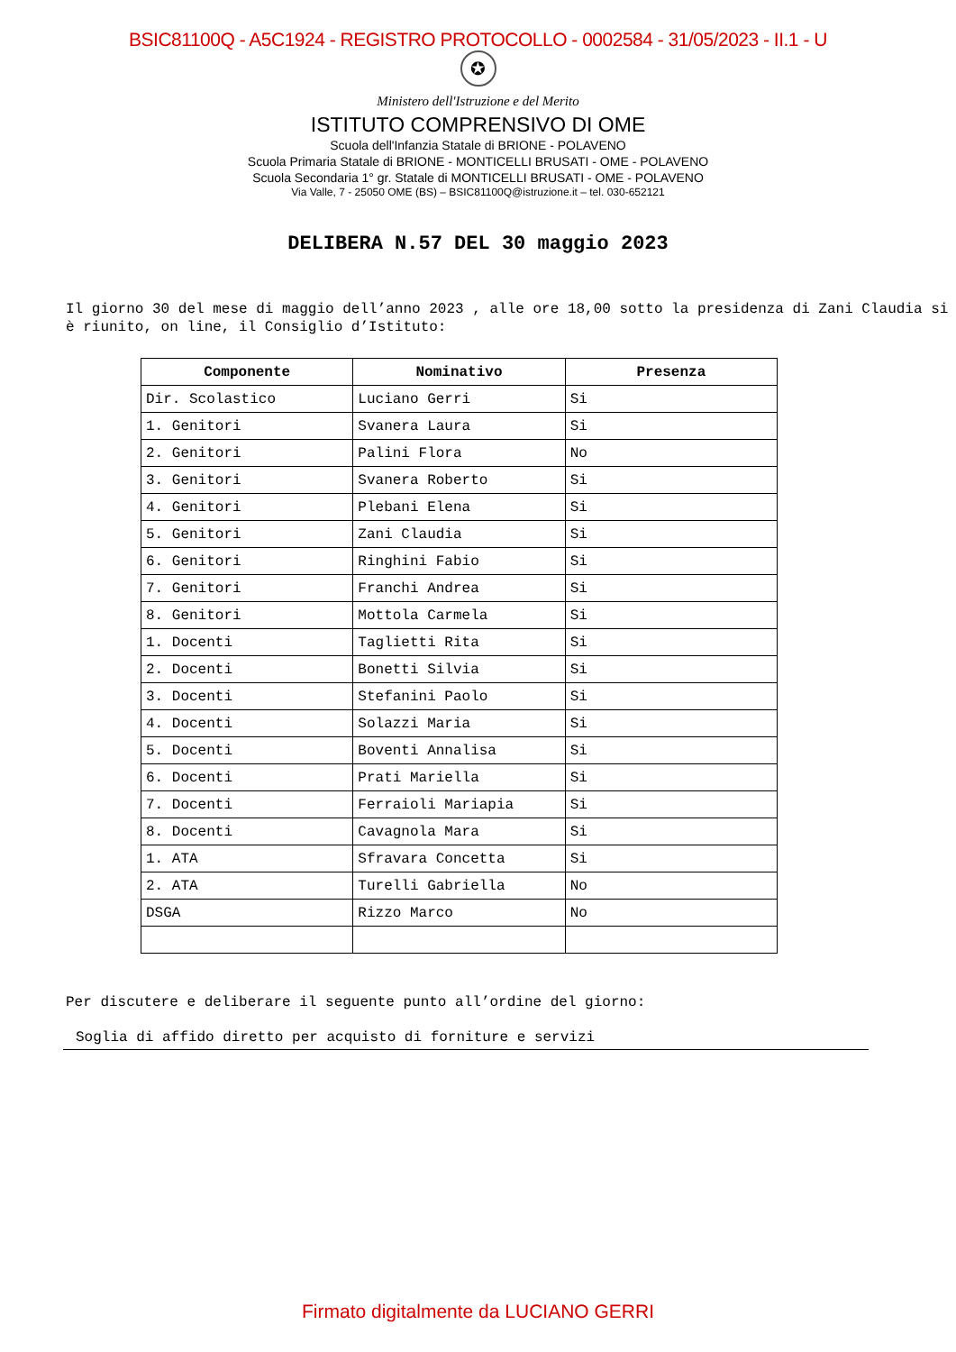BSIC81100Q - A5C1924 - REGISTRO PROTOCOLLO - 0002584 - 31/05/2023 - II.1 - U
✪
Ministero dell'Istruzione e del Merito
ISTITUTO COMPRENSIVO DI OME
Scuola dell'Infanzia Statale di BRIONE - POLAVENO
Scuola Primaria Statale di BRIONE - MONTICELLI BRUSATI - OME - POLAVENO
Scuola Secondaria 1° gr. Statale di MONTICELLI BRUSATI - OME - POLAVENO
Via Valle, 7 - 25050 OME (BS) – BSIC81100Q@istruzione.it – tel. 030-652121
DELIBERA N.57 DEL 30 maggio 2023
Il giorno 30 del mese di maggio dell’anno 2023 , alle ore 18,00 sotto la presidenza di Zani Claudia si è riunito, on line, il Consiglio d’Istituto:
| Componente | Nominativo | Presenza |
| --- | --- | --- |
| Dir. Scolastico | Luciano Gerri | Si |
| 1. Genitori | Svanera Laura | Si |
| 2. Genitori | Palini Flora | No |
| 3. Genitori | Svanera Roberto | Si |
| 4. Genitori | Plebani Elena | Si |
| 5. Genitori | Zani Claudia | Si |
| 6. Genitori | Ringhini Fabio | Si |
| 7. Genitori | Franchi Andrea | Si |
| 8. Genitori | Mottola Carmela | Si |
| 1. Docenti | Taglietti Rita | Si |
| 2. Docenti | Bonetti Silvia | Si |
| 3. Docenti | Stefanini Paolo | Si |
| 4. Docenti | Solazzi Maria | Si |
| 5. Docenti | Boventi Annalisa | Si |
| 6. Docenti | Prati Mariella | Si |
| 7. Docenti | Ferraioli Mariapia | Si |
| 8. Docenti | Cavagnola Mara | Si |
| 1. ATA | Sfravara Concetta | Si |
| 2. ATA | Turelli Gabriella | No |
| DSGA | Rizzo Marco | No |
Per discutere e deliberare il seguente punto all’ordine del giorno:
Soglia di affido diretto per acquisto di forniture e servizi
Firmato digitalmente da LUCIANO GERRI